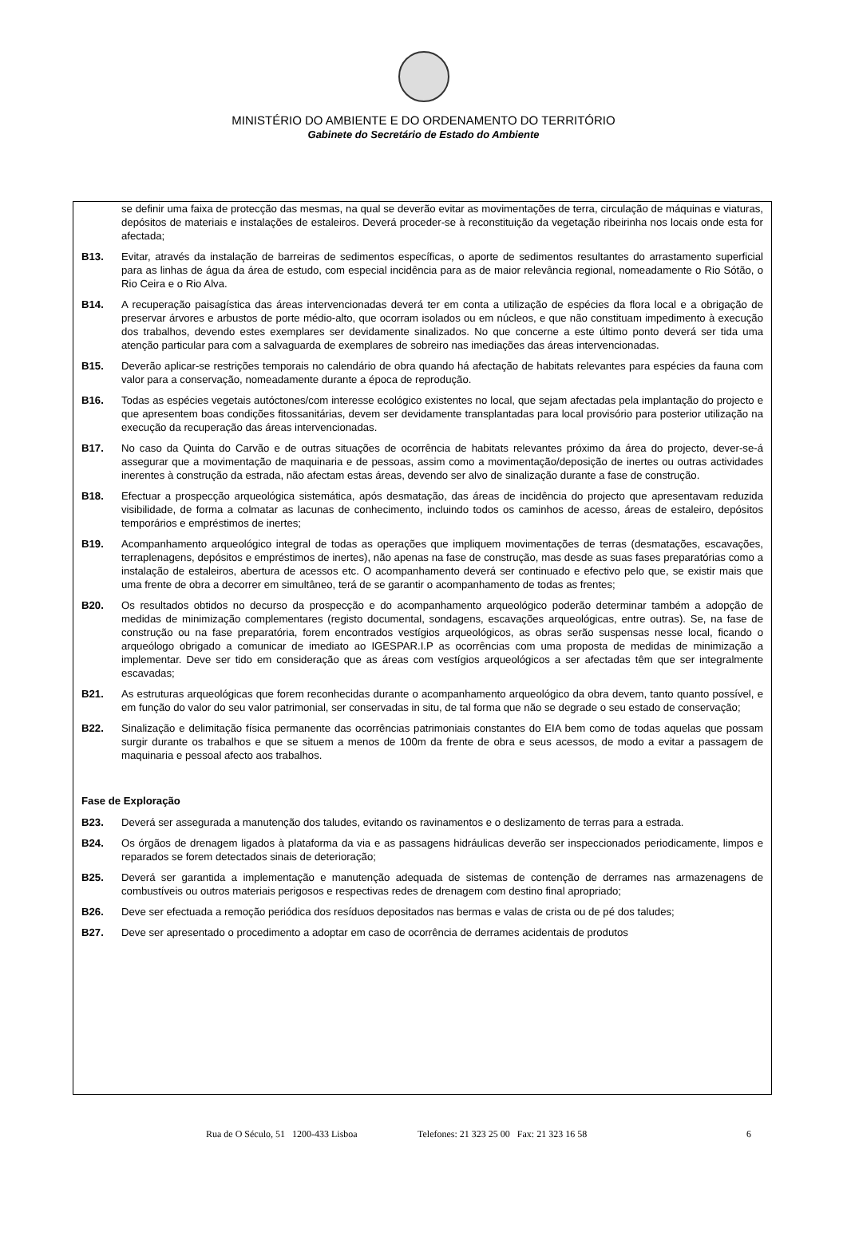MINISTÉRIO DO AMBIENTE E DO ORDENAMENTO DO TERRITÓRIO
Gabinete do Secretário de Estado do Ambiente
se definir uma faixa de protecção das mesmas, na qual se deverão evitar as movimentações de terra, circulação de máquinas e viaturas, depósitos de materiais e instalações de estaleiros. Deverá proceder-se à reconstituição da vegetação ribeirinha nos locais onde esta for afectada;
B13. Evitar, através da instalação de barreiras de sedimentos específicas, o aporte de sedimentos resultantes do arrastamento superficial para as linhas de água da área de estudo, com especial incidência para as de maior relevância regional, nomeadamente o Rio Sótão, o Rio Ceira e o Rio Alva.
B14. A recuperação paisagística das áreas intervencionadas deverá ter em conta a utilização de espécies da flora local e a obrigação de preservar árvores e arbustos de porte médio-alto, que ocorram isolados ou em núcleos, e que não constituam impedimento à execução dos trabalhos, devendo estes exemplares ser devidamente sinalizados. No que concerne a este último ponto deverá ser tida uma atenção particular para com a salvaguarda de exemplares de sobreiro nas imediações das áreas intervencionadas.
B15. Deverão aplicar-se restrições temporais no calendário de obra quando há afectação de habitats relevantes para espécies da fauna com valor para a conservação, nomeadamente durante a época de reprodução.
B16. Todas as espécies vegetais autóctones/com interesse ecológico existentes no local, que sejam afectadas pela implantação do projecto e que apresentem boas condições fitossanitárias, devem ser devidamente transplantadas para local provisório para posterior utilização na execução da recuperação das áreas intervencionadas.
B17. No caso da Quinta do Carvão e de outras situações de ocorrência de habitats relevantes próximo da área do projecto, dever-se-á assegurar que a movimentação de maquinaria e de pessoas, assim como a movimentação/deposição de inertes ou outras actividades inerentes à construção da estrada, não afectam estas áreas, devendo ser alvo de sinalização durante a fase de construção.
B18. Efectuar a prospecção arqueológica sistemática, após desmatação, das áreas de incidência do projecto que apresentavam reduzida visibilidade, de forma a colmatar as lacunas de conhecimento, incluindo todos os caminhos de acesso, áreas de estaleiro, depósitos temporários e empréstimos de inertes;
B19. Acompanhamento arqueológico integral de todas as operações que impliquem movimentações de terras (desmatações, escavações, terraplenagens, depósitos e empréstimos de inertes), não apenas na fase de construção, mas desde as suas fases preparatórias como a instalação de estaleiros, abertura de acessos etc. O acompanhamento deverá ser continuado e efectivo pelo que, se existir mais que uma frente de obra a decorrer em simultâneo, terá de se garantir o acompanhamento de todas as frentes;
B20. Os resultados obtidos no decurso da prospecção e do acompanhamento arqueológico poderão determinar também a adopção de medidas de minimização complementares (registo documental, sondagens, escavações arqueológicas, entre outras). Se, na fase de construção ou na fase preparatória, forem encontrados vestígios arqueológicos, as obras serão suspensas nesse local, ficando o arqueólogo obrigado a comunicar de imediato ao IGESPAR.I.P as ocorrências com uma proposta de medidas de minimização a implementar. Deve ser tido em consideração que as áreas com vestígios arqueológicos a ser afectadas têm que ser integralmente escavadas;
B21. As estruturas arqueológicas que forem reconhecidas durante o acompanhamento arqueológico da obra devem, tanto quanto possível, e em função do valor do seu valor patrimonial, ser conservadas in situ, de tal forma que não se degrade o seu estado de conservação;
B22. Sinalização e delimitação física permanente das ocorrências patrimoniais constantes do EIA bem como de todas aquelas que possam surgir durante os trabalhos e que se situem a menos de 100m da frente de obra e seus acessos, de modo a evitar a passagem de maquinaria e pessoal afecto aos trabalhos.
Fase de Exploração
B23. Deverá ser assegurada a manutenção dos taludes, evitando os ravinamentos e o deslizamento de terras para a estrada.
B24. Os órgãos de drenagem ligados à plataforma da via e as passagens hidráulicas deverão ser inspeccionados periodicamente, limpos e reparados se forem detectados sinais de deterioração;
B25. Deverá ser garantida a implementação e manutenção adequada de sistemas de contenção de derrames nas armazenagens de combustíveis ou outros materiais perigosos e respectivas redes de drenagem com destino final apropriado;
B26. Deve ser efectuada a remoção periódica dos resíduos depositados nas bermas e valas de crista ou de pé dos taludes;
B27. Deve ser apresentado o procedimento a adoptar em caso de ocorrência de derrames acidentais de produtos
Rua de O Século, 51 1200-433 Lisboa Telefones: 21 323 25 00 Fax: 21 323 16 58 6